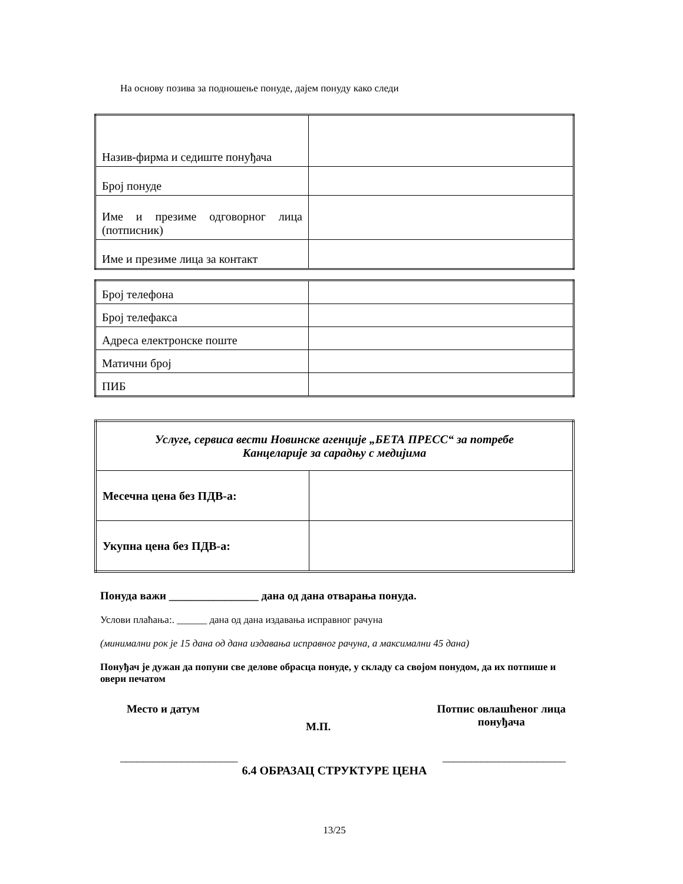На основу позива за подношење понуде, дајем понуду како следи
| Назив-фирма и седиште понуђача | |
| Број понуде | |
| Име и презиме одговорног лица (потписник) | |
| Име и презиме лица за контакт | |
| Број телефона | |
| Број телефакса | |
| Адреса електронске поште | |
| Матични број | |
| ПИБ | |
| Услуге, сервиса вести Новинске агенције „БЕТА ПРЕСС“ за потребе Канцеларије за сарадњу с медијима | |
| Месечна цена без ПДВ-а: | |
| Укупна цена без ПДВ-а: | |
Понуда важи ________________ дана од дана отварања понуда.
Услови плаћања:. ______ дана од дана издавања исправног рачуна
(минимални рок је 15 дана од дана издавања исправног рачуна, а максимални 45 дана)
Понуђач је дужан да попуни све делове обрасца понуде, у складу са својом понудом, да их потпише и овери печатом
Место и датум
М.П.
Потпис овлашћеног лица
понуђача
_____________________ ______________________
6.4 ОБРАЗАЦ СТРУКТУРЕ ЦЕНА
13/25